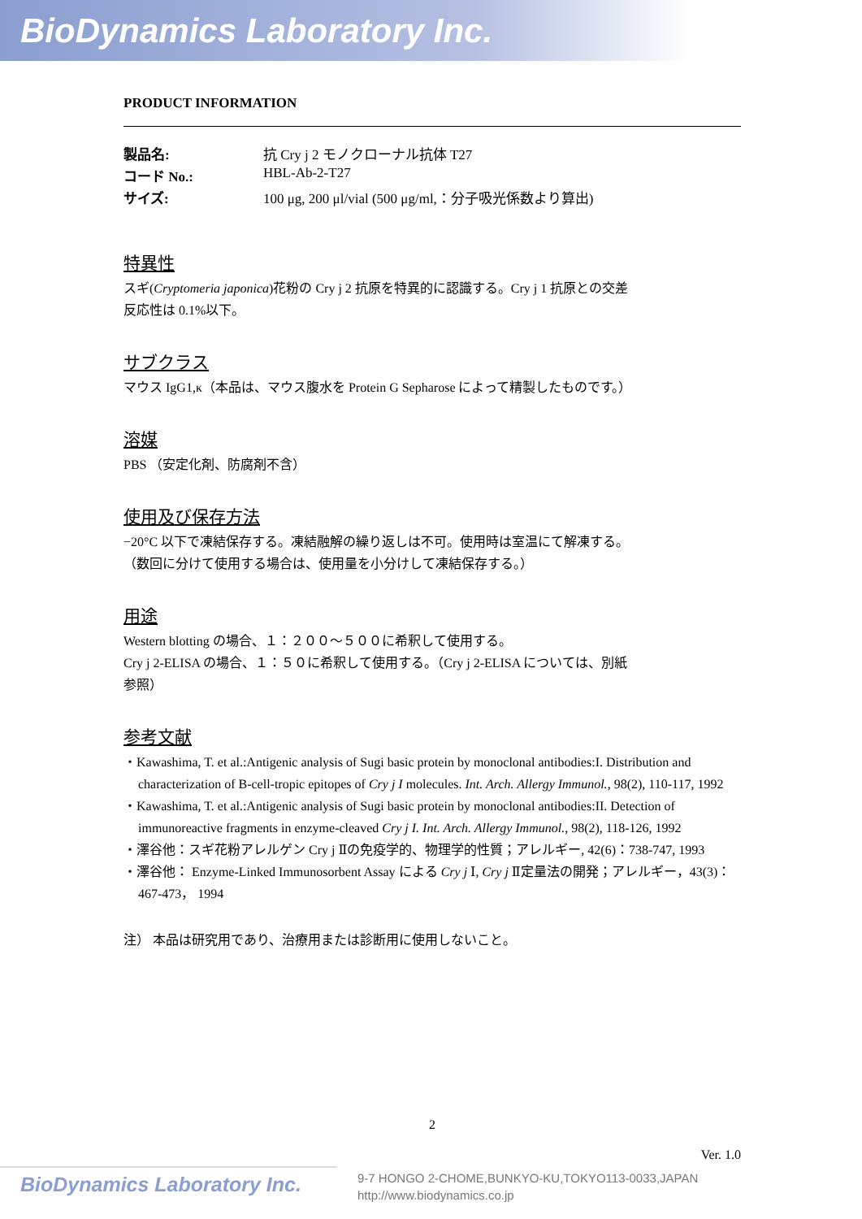BioDynamics Laboratory Inc.
PRODUCT INFORMATION
製品名: 抗 Cry j 2 モノクローナル抗体 T27
コード No.: HBL-Ab-2-T27
サイズ: 100 μg, 200 μl/vial (500 μg/ml,：分子吸光係数より算出)
特異性
スギ(Cryptomeria japonica)花粉の Cry j 2 抗原を特異的に認識する。Cry j 1 抗原との交差
反応性は 0.1%以下。
サブクラス
マウス IgG1,κ（本品は、マウス腹水を Protein G Sepharose によって精製したものです。）
溶媒
PBS （安定化剤、防腐剤不含）
使用及び保存方法
−20°C 以下で凍結保存する。凍結融解の繰り返しは不可。使用時は室温にて解凍する。
（数回に分けて使用する場合は、使用量を小分けして凍結保存する。）
用途
Western blotting の場合、１：２００〜５００に希釈して使用する。
Cry j 2-ELISA の場合、１：５０に希釈して使用する。（Cry j 2-ELISA については、別紙
参照）
参考文献
・Kawashima, T. et al.:Antigenic analysis of Sugi basic protein by monoclonal antibodies:I. Distribution and characterization of B-cell-tropic epitopes of Cry j I molecules. Int. Arch. Allergy Immunol., 98(2), 110-117, 1992
・Kawashima, T. et al.:Antigenic analysis of Sugi basic protein by monoclonal antibodies:II. Detection of immunoreactive fragments in enzyme-cleaved Cry j I. Int. Arch. Allergy Immunol., 98(2), 118-126, 1992
・澤谷他：スギ花粉アレルゲン Cry j Ⅱの免疫学的、物理学的性質；アレルギー, 42(6)：738-747, 1993
・澤谷他： Enzyme-Linked Immunosorbent Assay による Cry j Ⅰ, Cry j Ⅱ定量法の開発；アレルギー，43(3)：467-473， 1994
注） 本品は研究用であり、治療用または診断用に使用しないこと。
2
Ver. 1.0
BioDynamics Laboratory Inc.
9-7 HONGO 2-CHOME,BUNKYO-KU,TOKYO113-0033,JAPAN
http://www.biodynamics.co.jp